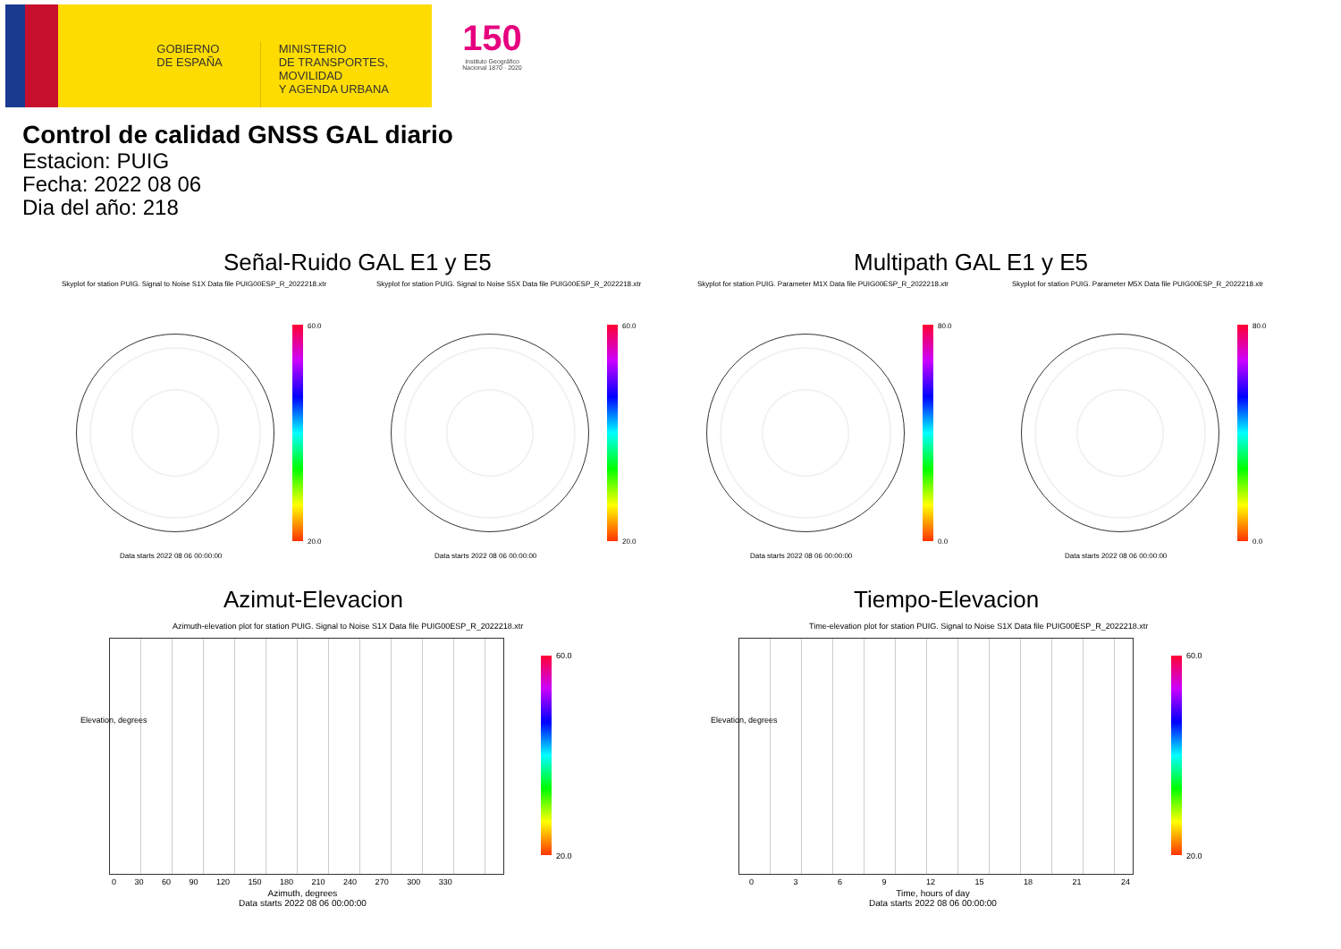GOBIERNO
DE ESPAÑA
MINISTERIO
DE TRANSPORTES, MOVILIDAD
Y AGENDA URBANA
150
Instituto Geográfico
Nacional 1870 · 2020
Control de calidad GNSS GAL diario
Estacion: PUIG
Fecha: 2022 08 06
Dia del año: 218
Señal-Ruido GAL E1 y E5 Multipath GAL E1 y E5
Skyplot for station PUIG. Signal to Noise S1X Data file PUIG00ESP_R_2022218.xtr Skyplot for station PUIG. Signal to Noise S5X Data file PUIG00ESP_R_2022218.xtr Skyplot for station PUIG. Parameter M1X Data file PUIG00ESP_R_2022218.xtr Skyplot for station PUIG. Parameter M5X Data file PUIG00ESP_R_2022218.xtr
60.0
20.0
60.0
20.0
80.0
0.0
80.0
0.0
Data starts 2022 08 06 00:00:00 Data starts 2022 08 06 00:00:00 Data starts 2022 08 06 00:00:00 Data starts 2022 08 06 00:00:00
Azimut-Elevacion Tiempo-Elevacion
Azimuth-elevation plot for station PUIG. Signal to Noise S1X Data file PUIG00ESP_R_2022218.xtr Time-elevation plot for station PUIG. Signal to Noise S1X Data file PUIG00ESP_R_2022218.xtr
60.0
20.0
60.0
20.0
Elevation, degrees Elevation, degrees
0 30 60 90 120 150 180 210 240 270 300 330 0 3 6 9 12 15 18 21 24
Azimuth, degrees
Data starts 2022 08 06 00:00:00
Time, hours of day
Data starts 2022 08 06 00:00:00